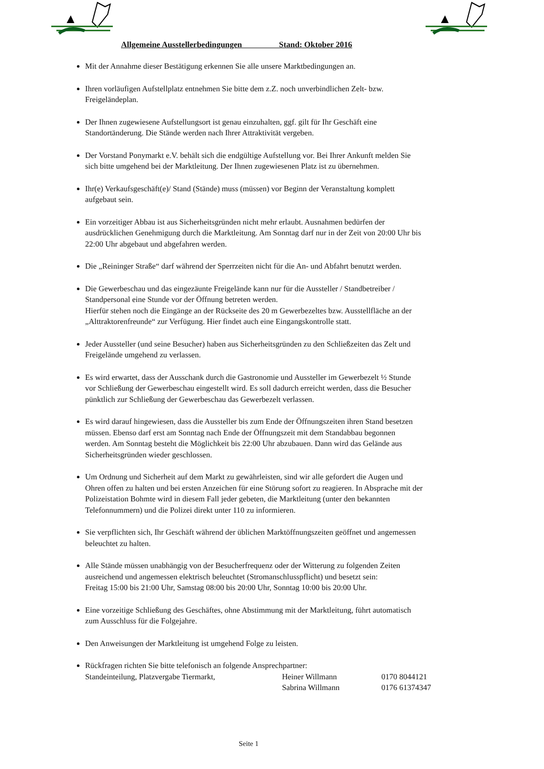Allgemeine Ausstellerbedingungen Stand: Oktober 2016
Mit der Annahme dieser Bestätigung erkennen Sie alle unsere Marktbedingungen an.
Ihren vorläufigen Aufstellplatz entnehmen Sie bitte dem z.Z. noch unverbindlichen Zelt- bzw.
Freigeländeplan.
Der Ihnen zugewiesene Aufstellungsort ist genau einzuhalten, ggf. gilt für Ihr Geschäft eine
Standortänderung. Die Stände werden nach Ihrer Attraktivität vergeben.
Der Vorstand Ponymarkt e.V. behält sich die endgültige Aufstellung vor. Bei Ihrer Ankunft melden Sie
sich bitte umgehend bei der Marktleitung. Der Ihnen zugewiesenen Platz ist zu übernehmen.
Ihr(e) Verkaufsgeschäft(e)/ Stand (Stände) muss (müssen) vor Beginn der Veranstaltung komplett
aufgebaut sein.
Ein vorzeitiger Abbau ist aus Sicherheitsgründen nicht mehr erlaubt. Ausnahmen bedürfen der
ausdrücklichen Genehmigung durch die Marktleitung. Am Sonntag darf nur in der Zeit von 20:00 Uhr bis
22:00 Uhr abgebaut und abgefahren werden.
Die „Reininger Straße“ darf während der Sperrzeiten nicht für die An- und Abfahrt benutzt werden.
Die Gewerbeschau und das eingezäunte Freigelände kann nur für die Aussteller / Standbetreiber /
Standpersonal eine Stunde vor der Öffnung betreten werden.
Hierfür stehen noch die Eingänge an der Rückseite des 20 m Gewerbezeltes bzw. Ausstellfläche an der
„Alttraktorenfreunde“ zur Verfügung. Hier findet auch eine Eingangskontrolle statt.
Jeder Aussteller (und seine Besucher) haben aus Sicherheitsgründen zu den Schließzeiten das Zelt und
Freigelände umgehend zu verlassen.
Es wird erwartet, dass der Ausschank durch die Gastronomie und Aussteller im Gewerbezelt ½ Stunde
vor Schließung der Gewerbeschau eingestellt wird. Es soll dadurch erreicht werden, dass die Besucher
pünktlich zur Schließung der Gewerbeschau das Gewerbezelt verlassen.
Es wird darauf hingewiesen, dass die Aussteller bis zum Ende der Öffnungszeiten ihren Stand besetzen
müssen. Ebenso darf erst am Sonntag nach Ende der Öffnungszeit mit dem Standabbau begonnen
werden. Am Sonntag besteht die Möglichkeit bis 22:00 Uhr abzubauen. Dann wird das Gelände aus
Sicherheitsgründen wieder geschlossen.
Um Ordnung und Sicherheit auf dem Markt zu gewährleisten, sind wir alle gefordert die Augen und
Ohren offen zu halten und bei ersten Anzeichen für eine Störung sofort zu reagieren. In Absprache mit der
Polizeistation Bohmte wird in diesem Fall jeder gebeten, die Marktleitung (unter den bekannten
Telefonnummern) und die Polizei direkt unter 110 zu informieren.
Sie verpflichten sich, Ihr Geschäft während der üblichen Marktöffnungszeiten geöffnet und angemessen
beleuchtet zu halten.
Alle Stände müssen unabhängig von der Besucherfrequenz oder der Witterung zu folgenden Zeiten
ausreichend und angemessen elektrisch beleuchtet (Stromanschlusspflicht) und besetzt sein:
Freitag 15:00 bis 21:00 Uhr, Samstag 08:00 bis 20:00 Uhr, Sonntag 10:00 bis 20:00 Uhr.
Eine vorzeitige Schließung des Geschäftes, ohne Abstimmung mit der Marktleitung, führt automatisch
zum Ausschluss für die Folgejahre.
Den Anweisungen der Marktleitung ist umgehend Folge zu leisten.
Rückfragen richten Sie bitte telefonisch an folgende Ansprechpartner:
Standeinteilung, Platzvergabe Tiermarkt, Heiner Willmann 0170 8044121
Sabrina Willmann 0176 61374347
Seite 1